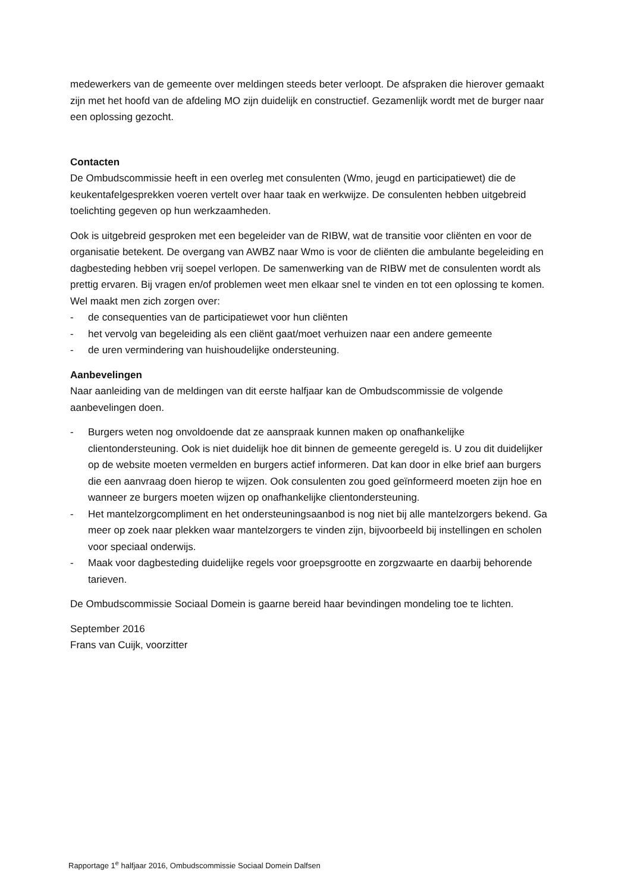medewerkers van de gemeente over meldingen steeds beter verloopt. De afspraken die hierover gemaakt zijn met het hoofd van de afdeling MO zijn duidelijk en constructief. Gezamenlijk wordt met de burger naar een oplossing gezocht.
Contacten
De Ombudscommissie heeft in een overleg met consulenten (Wmo, jeugd en participatiewet) die de keukentafelgesprekken voeren vertelt over haar taak en werkwijze. De consulenten hebben uitgebreid toelichting gegeven op hun werkzaamheden.
Ook is uitgebreid gesproken met een begeleider van de RIBW, wat de transitie voor cliënten en voor de organisatie betekent. De overgang van AWBZ naar Wmo is voor de cliënten die ambulante begeleiding en dagbesteding hebben vrij soepel verlopen. De samenwerking van de RIBW met de consulenten wordt als prettig ervaren. Bij vragen en/of problemen weet men elkaar snel te vinden en tot een oplossing te komen.
Wel maakt men zich zorgen over:
- de consequenties van de participatiewet voor hun cliënten
- het vervolg van begeleiding als een cliënt gaat/moet verhuizen naar een andere gemeente
- de uren vermindering van huishoudelijke ondersteuning.
Aanbevelingen
Naar aanleiding van de meldingen van dit eerste halfjaar kan de Ombudscommissie de volgende aanbevelingen doen.
- Burgers weten nog onvoldoende dat ze aanspraak kunnen maken op onafhankelijke clientondersteuning. Ook is niet duidelijk hoe dit binnen de gemeente geregeld is. U zou dit duidelijker op de website moeten vermelden en burgers actief informeren. Dat kan door in elke brief aan burgers die een aanvraag doen hierop te wijzen. Ook consulenten zou goed geïnformeerd moeten zijn hoe en wanneer ze burgers moeten wijzen op onafhankelijke clientondersteuning.
- Het mantelzorgcompliment en het ondersteuningsaanbod is nog niet bij alle mantelzorgers bekend. Ga meer op zoek naar plekken waar mantelzorgers te vinden zijn, bijvoorbeeld bij instellingen en scholen voor speciaal onderwijs.
- Maak voor dagbesteding duidelijke regels voor groepsgrootte en zorgzwaarte en daarbij behorende tarieven.
De Ombudscommissie Sociaal Domein is gaarne bereid haar bevindingen mondeling toe te lichten.
September 2016
Frans van Cuijk, voorzitter
Rapportage 1<sup>e</sup> halfjaar 2016, Ombudscommissie Sociaal Domein Dalfsen